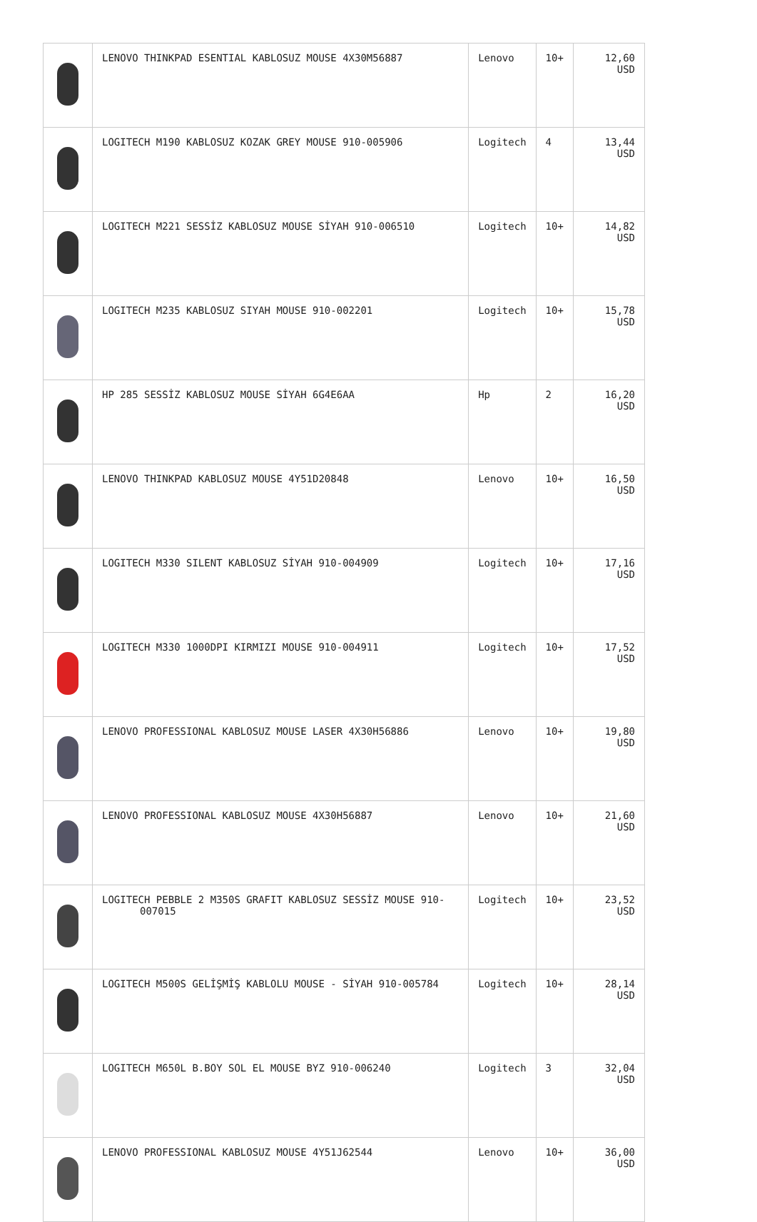| | LENOVO THINKPAD ESENTIAL KABLOSUZ MOUSE 4X30M56887 | Lenovo | 10+ | 12,60 USD |
| | LOGITECH M190 KABLOSUZ KOZAK GREY MOUSE 910-005906 | Logitech | 4 | 13,44 USD |
| | LOGITECH M221 SESSİZ KABLOSUZ MOUSE SİYAH 910-006510 | Logitech | 10+ | 14,82 USD |
| | LOGITECH M235 KABLOSUZ SIYAH MOUSE 910-002201 | Logitech | 10+ | 15,78 USD |
| | HP 285 SESSİZ KABLOSUZ MOUSE SİYAH 6G4E6AA | Hp | 2 | 16,20 USD |
| | LENOVO THINKPAD KABLOSUZ MOUSE 4Y51D20848 | Lenovo | 10+ | 16,50 USD |
| | LOGITECH M330 SILENT KABLOSUZ SİYAH 910-004909 | Logitech | 10+ | 17,16 USD |
| | LOGITECH M330 1000DPI KIRMIZI MOUSE 910-004911 | Logitech | 10+ | 17,52 USD |
| | LENOVO PROFESSIONAL KABLOSUZ MOUSE LASER 4X30H56886 | Lenovo | 10+ | 19,80 USD |
| | LENOVO PROFESSIONAL KABLOSUZ MOUSE 4X30H56887 | Lenovo | 10+ | 21,60 USD |
| | LOGITECH PEBBLE 2 M350S GRAFIT KABLOSUZ SESSİZ MOUSE 910-007015 | Logitech | 10+ | 23,52 USD |
| | LOGITECH M500S GELİŞMİŞ KABLOLU MOUSE - SİYAH 910-005784 | Logitech | 10+ | 28,14 USD |
| | LOGITECH M650L B.BOY SOL EL MOUSE BYZ 910-006240 | Logitech | 3 | 32,04 USD |
| | LENOVO PROFESSIONAL KABLOSUZ MOUSE 4Y51J62544 | Lenovo | 10+ | 36,00 USD |